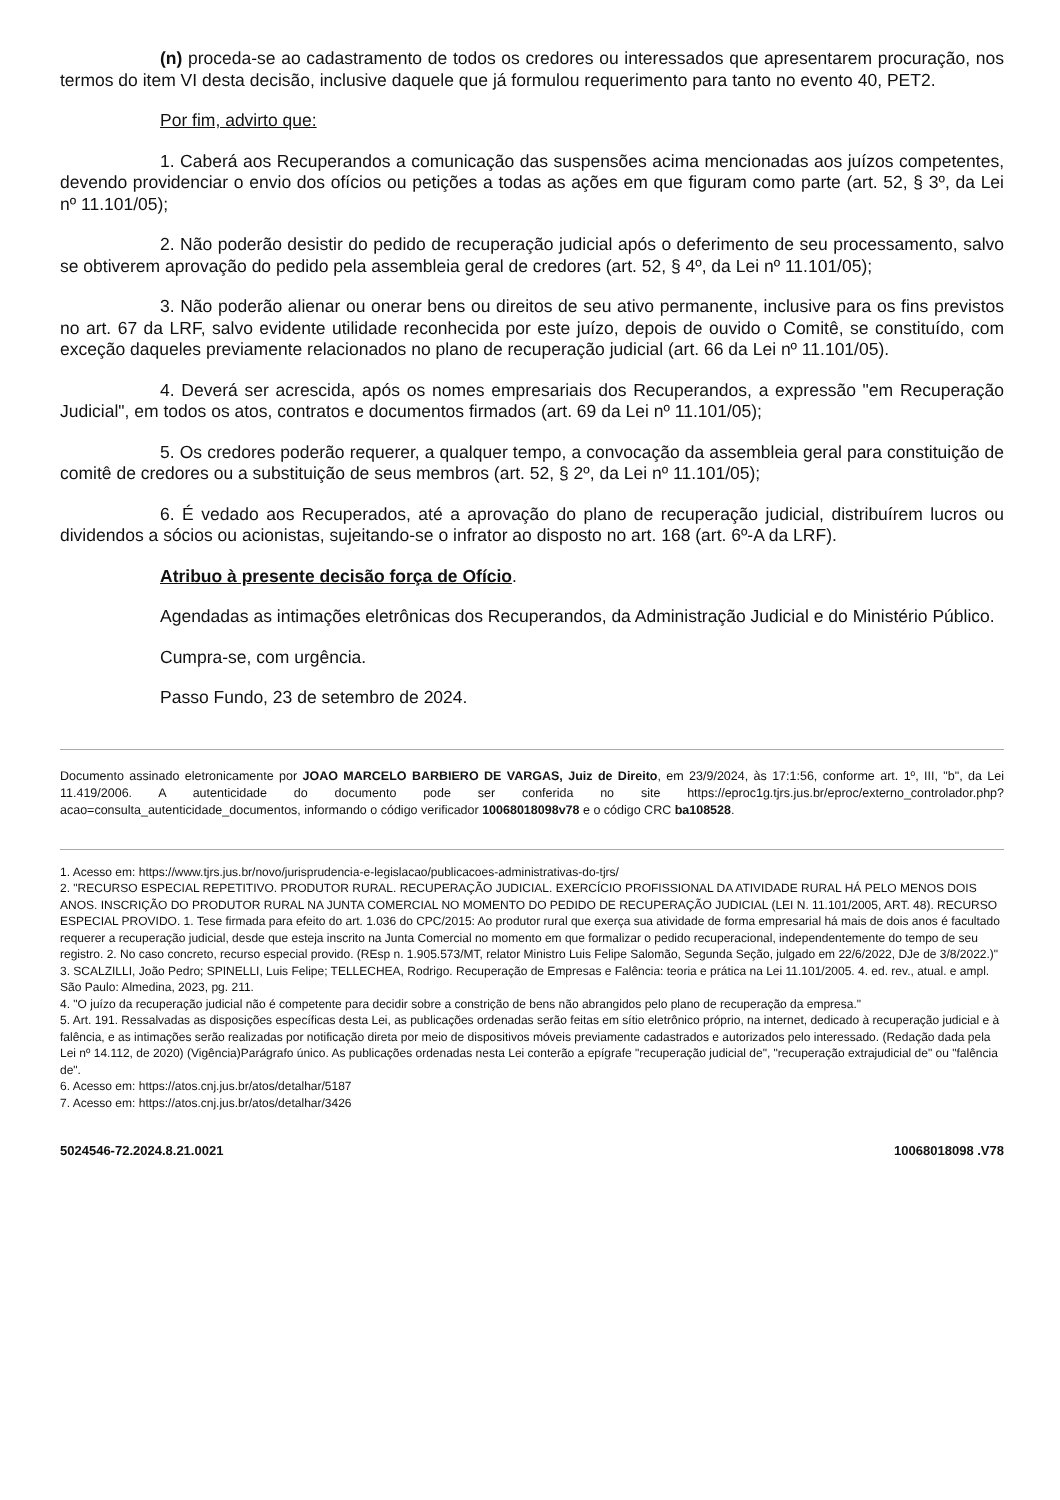(n) proceda-se ao cadastramento de todos os credores ou interessados que apresentarem procuração, nos termos do item VI desta decisão, inclusive daquele que já formulou requerimento para tanto no evento 40, PET2.
Por fim, advirto que:
1. Caberá aos Recuperandos a comunicação das suspensões acima mencionadas aos juízos competentes, devendo providenciar o envio dos ofícios ou petições a todas as ações em que figuram como parte (art. 52, § 3º, da Lei nº 11.101/05);
2. Não poderão desistir do pedido de recuperação judicial após o deferimento de seu processamento, salvo se obtiverem aprovação do pedido pela assembleia geral de credores (art. 52, § 4º, da Lei nº 11.101/05);
3. Não poderão alienar ou onerar bens ou direitos de seu ativo permanente, inclusive para os fins previstos no art. 67 da LRF, salvo evidente utilidade reconhecida por este juízo, depois de ouvido o Comitê, se constituído, com exceção daqueles previamente relacionados no plano de recuperação judicial (art. 66 da Lei nº 11.101/05).
4. Deverá ser acrescida, após os nomes empresariais dos Recuperandos, a expressão "em Recuperação Judicial", em todos os atos, contratos e documentos firmados (art. 69 da Lei nº 11.101/05);
5. Os credores poderão requerer, a qualquer tempo, a convocação da assembleia geral para constituição de comitê de credores ou a substituição de seus membros (art. 52, § 2º, da Lei nº 11.101/05);
6. É vedado aos Recuperados, até a aprovação do plano de recuperação judicial, distribuírem lucros ou dividendos a sócios ou acionistas, sujeitando-se o infrator ao disposto no art. 168 (art. 6º-A da LRF).
Atribuo à presente decisão força de Ofício.
Agendadas as intimações eletrônicas dos Recuperandos, da Administração Judicial e do Ministério Público.
Cumpra-se, com urgência.
Passo Fundo, 23 de setembro de 2024.
Documento assinado eletronicamente por JOAO MARCELO BARBIERO DE VARGAS, Juiz de Direito, em 23/9/2024, às 17:1:56, conforme art. 1º, III, "b", da Lei 11.419/2006. A autenticidade do documento pode ser conferida no site https://eproc1g.tjrs.jus.br/eproc/externo_controlador.php?acao=consulta_autenticidade_documentos, informando o código verificador 10068018098v78 e o código CRC ba108528.
1. Acesso em: https://www.tjrs.jus.br/novo/jurisprudencia-e-legislacao/publicacoes-administrativas-do-tjrs/
2. "RECURSO ESPECIAL REPETITIVO. PRODUTOR RURAL. RECUPERAÇÃO JUDICIAL. EXERCÍCIO PROFISSIONAL DA ATIVIDADE RURAL HÁ PELO MENOS DOIS ANOS. INSCRIÇÃO DO PRODUTOR RURAL NA JUNTA COMERCIAL NO MOMENTO DO PEDIDO DE RECUPERAÇÃO JUDICIAL (LEI N. 11.101/2005, ART. 48). RECURSO ESPECIAL PROVIDO. 1. Tese firmada para efeito do art. 1.036 do CPC/2015: Ao produtor rural que exerça sua atividade de forma empresarial há mais de dois anos é facultado requerer a recuperação judicial, desde que esteja inscrito na Junta Comercial no momento em que formalizar o pedido recuperacional, independentemente do tempo de seu registro. 2. No caso concreto, recurso especial provido. (REsp n. 1.905.573/MT, relator Ministro Luis Felipe Salomão, Segunda Seção, julgado em 22/6/2022, DJe de 3/8/2022.)"
3. SCALZILLI, João Pedro; SPINELLI, Luis Felipe; TELLECHEA, Rodrigo. Recuperação de Empresas e Falência: teoria e prática na Lei 11.101/2005. 4. ed. rev., atual. e ampl. São Paulo: Almedina, 2023, pg. 211.
4. "O juízo da recuperação judicial não é competente para decidir sobre a constrição de bens não abrangidos pelo plano de recuperação da empresa."
5. Art. 191. Ressalvadas as disposições específicas desta Lei, as publicações ordenadas serão feitas em sítio eletrônico próprio, na internet, dedicado à recuperação judicial e à falência, e as intimações serão realizadas por notificação direta por meio de dispositivos móveis previamente cadastrados e autorizados pelo interessado. (Redação dada pela Lei nº 14.112, de 2020) (Vigência)Parágrafo único. As publicações ordenadas nesta Lei conterão a epígrafe "recuperação judicial de", "recuperação extrajudicial de" ou "falência de".
6. Acesso em: https://atos.cnj.jus.br/atos/detalhar/5187
7. Acesso em: https://atos.cnj.jus.br/atos/detalhar/3426
5024546-72.2024.8.21.0021 10068018098 .V78